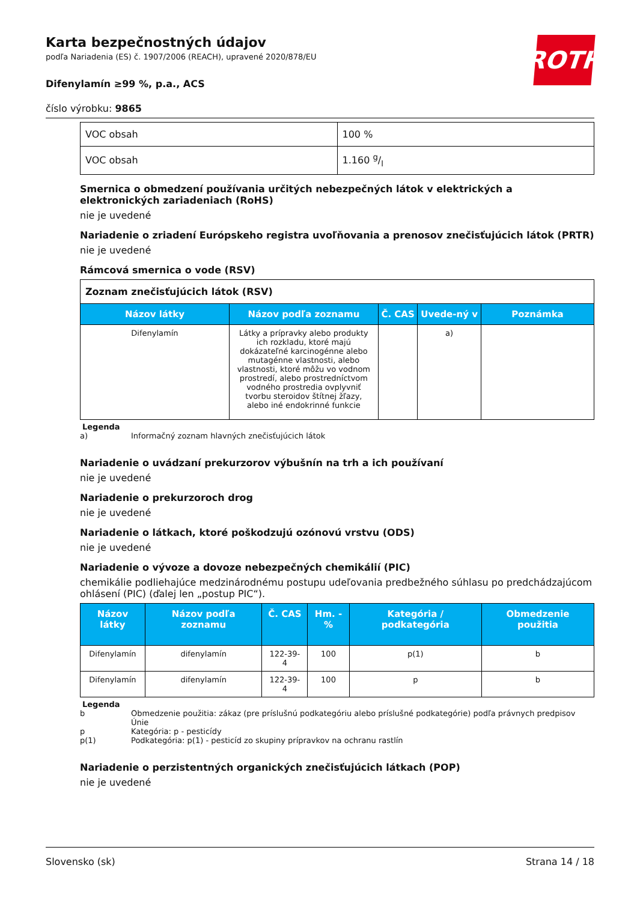ROTH
Karta bezpečnostných údajov
podľa Nariadenia (ES) č. 1907/2006 (REACH), upravené 2020/878/EU
Difenylamín ≥99 %, p.a., ACS
číslo výrobku: 9865
| VOC obsah | 100 % |
| VOC obsah | 1.160 g/l |
Smernica o obmedzení používania určitých nebezpečných látok v elektrických a elektronických zariadeniach (RoHS)
nie je uvedené
Nariadenie o zriadení Európskeho registra uvoľňovania a prenosov znečisťujúcich látok (PRTR)
nie je uvedené
Rámcová smernica o vode (RSV)
| Zoznam znečisťujúcich látok (RSV) | | | | |
| Názov látky | Názov podľa zoznamu | Č. CAS | Uvede-ný v | Poznámka |
| Difenylamín | Látky a prípravky alebo produkty ich rozkladu, ktoré majú dokázateľné karcinogénne alebo mutagénne vlastnosti, alebo vlastnosti, ktoré môžu vo vodnom prostredí, alebo prostredníctvom vodného prostredia ovplyvniť tvorbu steroidov štítnej žľazy, alebo iné endokrinné funkcie | | a) | |
Legenda
a) Informačný zoznam hlavných znečisťujúcich látok
Nariadenie o uvádzaní prekurzorov výbušnín na trh a ich používaní
nie je uvedené
Nariadenie o prekurzoroch drog
nie je uvedené
Nariadenie o látkach, ktoré poškodzujú ozónovú vrstvu (ODS)
nie je uvedené
Nariadenie o vývoze a dovoze nebezpečných chemikálií (PIC)
chemikálie podliehajúce medzinárodnému postupu udeľovania predbežného súhlasu po predchádzajúcom ohlásení (PIC) (ďalej len „postup PIC“).
| Názov látky | Názov podľa zoznamu | Č. CAS | Hm. -% | Kategória / podkategória | Obmedzenie použitia |
| --- | --- | --- | --- | --- | --- |
| Difenylamín | difenylamín | 122-39-4 | 100 | p(1) | b |
| Difenylamín | difenylamín | 122-39-4 | 100 | p | b |
Legenda
b Obmedzenie použitia: zákaz (pre príslušnú podkategóriu alebo príslušné podkategórie) podľa právnych predpisov Únie
p Kategória: p - pesticídy
p(1) Podkategória: p(1) - pesticíd zo skupiny prípravkov na ochranu rastlín
Nariadenie o perzistentných organických znečisťujúcich látkach (POP)
nie je uvedené
Slovensko (sk) Strana 14 / 18